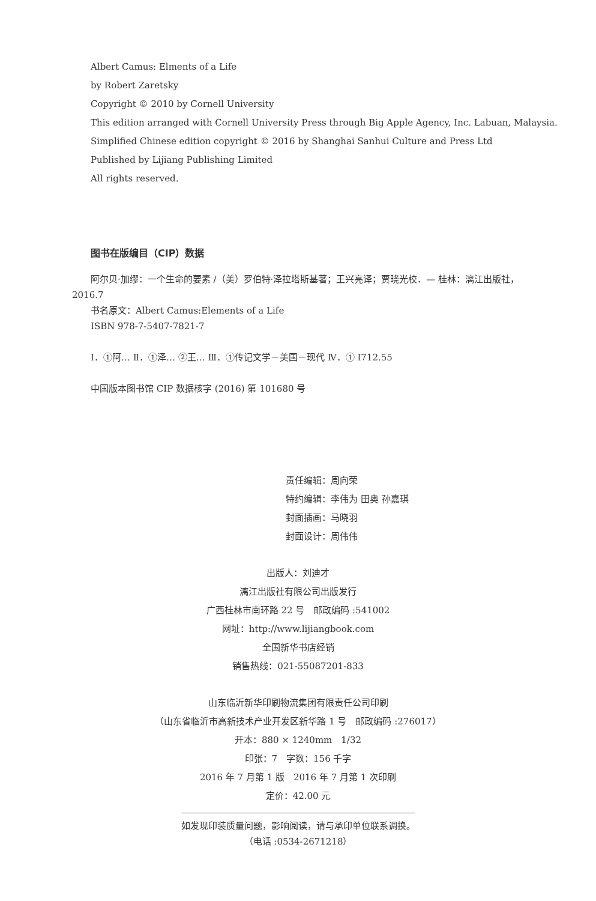Albert Camus: Elments of a Life
by Robert Zaretsky
Copyright © 2010 by Cornell University
This edition arranged with Cornell University Press through Big Apple Agency, Inc. Labuan, Malaysia.
Simplified Chinese edition copyright © 2016 by Shanghai Sanhui Culture and Press Ltd
Published by Lijiang Publishing Limited
All rights reserved.
图书在版编目（CIP）数据
阿尔贝·加缪：一个生命的要素 /（美）罗伯特·泽拉塔斯基著；王兴亮译；贾晓光校．— 桂林：漓江出版社，
2016.7
书名原文：Albert Camus:Elements of a Life
ISBN 978-7-5407-7821-7
Ⅰ．①阿… Ⅱ．①泽… ②王… Ⅲ．①传记文学－美国－现代 Ⅳ．① I712.55
中国版本图书馆 CIP 数据核字 (2016) 第 101680 号
责任编辑：周向荣
特约编辑：李伟为 田奥 孙嘉琪
封面插画：马晓羽
封面设计：周伟伟
出版人：刘迪才
漓江出版社有限公司出版发行
广西桂林市南环路 22 号　邮政编码 :541002
网址：http://www.lijiangbook.com
全国新华书店经销
销售热线：021-55087201-833
山东临沂新华印刷物流集团有限责任公司印刷
（山东省临沂市高新技术产业开发区新华路 1 号　邮政编码 :276017）
开本：880 × 1240mm　1/32
印张：7　字数：156 千字
2016 年 7 月第 1 版　2016 年 7 月第 1 次印刷
定价：42.00 元
如发现印装质量问题，影响阅读，请与承印单位联系调换。
（电话 :0534-2671218）